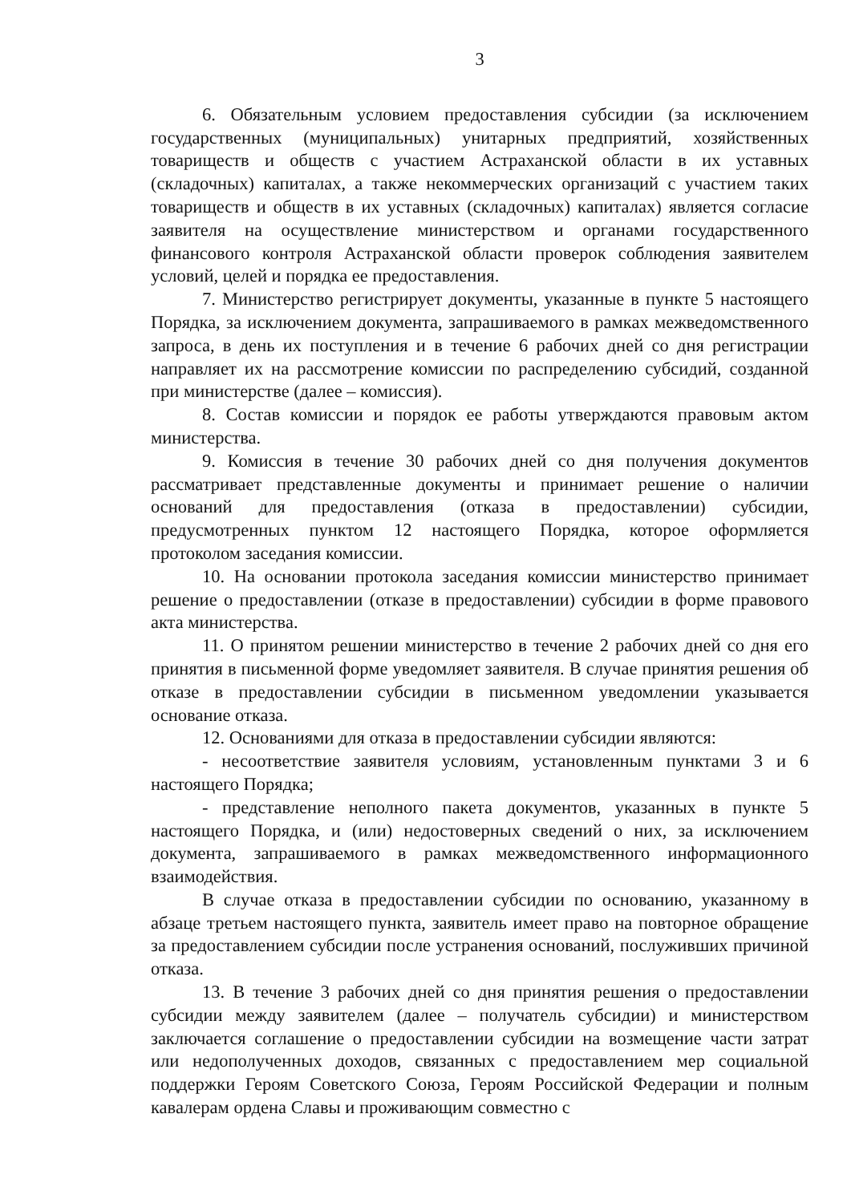3
6. Обязательным условием предоставления субсидии (за исключением государственных (муниципальных) унитарных предприятий, хозяйственных товариществ и обществ с участием Астраханской области в их уставных (складочных) капиталах, а также некоммерческих организаций с участием таких товариществ и обществ в их уставных (складочных) капиталах) является согласие заявителя на осуществление министерством и органами государственного финансового контроля Астраханской области проверок соблюдения заявителем условий, целей и порядка ее предоставления.
7. Министерство регистрирует документы, указанные в пункте 5 настоящего Порядка, за исключением документа, запрашиваемого в рамках межведомственного запроса, в день их поступления и в течение 6 рабочих дней со дня регистрации направляет их на рассмотрение комиссии по распределению субсидий, созданной при министерстве (далее – комиссия).
8. Состав комиссии и порядок ее работы утверждаются правовым актом министерства.
9. Комиссия в течение 30 рабочих дней со дня получения документов рассматривает представленные документы и принимает решение о наличии оснований для предоставления (отказа в предоставлении) субсидии, предусмотренных пунктом 12 настоящего Порядка, которое оформляется протоколом заседания комиссии.
10. На основании протокола заседания комиссии министерство принимает решение о предоставлении (отказе в предоставлении) субсидии в форме правового акта министерства.
11. О принятом решении министерство в течение 2 рабочих дней со дня его принятия в письменной форме уведомляет заявителя. В случае принятия решения об отказе в предоставлении субсидии в письменном уведомлении указывается основание отказа.
12. Основаниями для отказа в предоставлении субсидии являются:
- несоответствие заявителя условиям, установленным пунктами 3 и 6 настоящего Порядка;
- представление неполного пакета документов, указанных в пункте 5 настоящего Порядка, и (или) недостоверных сведений о них, за исключением документа, запрашиваемого в рамках межведомственного информационного взаимодействия.
В случае отказа в предоставлении субсидии по основанию, указанному в абзаце третьем настоящего пункта, заявитель имеет право на повторное обращение за предоставлением субсидии после устранения оснований, послуживших причиной отказа.
13. В течение 3 рабочих дней со дня принятия решения о предоставлении субсидии между заявителем (далее – получатель субсидии) и министерством заключается соглашение о предоставлении субсидии на возмещение части затрат или недополученных доходов, связанных с предоставлением мер социальной поддержки Героям Советского Союза, Героям Российской Федерации и полным кавалерам ордена Славы и проживающим совместно с